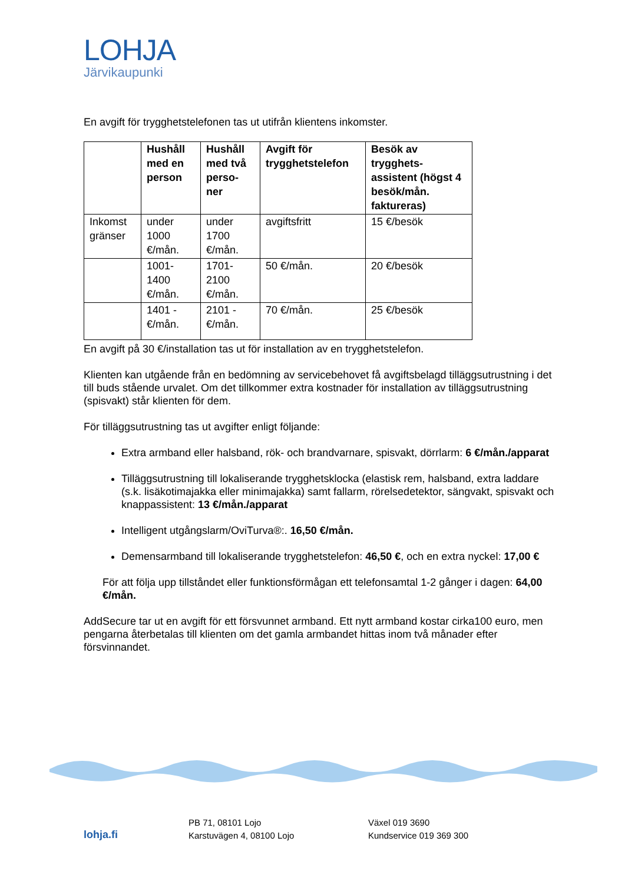LOHJA
Järvikaupunki
En avgift för trygghetstelefonen tas ut utifrån klientens inkomster.
| | Hushåll med en person | Hushåll med två perso-ner | Avgift för trygghetstelefon | Besök av trygghets-assistent (högst 4 besök/mån. faktureras) |
| --- | --- | --- | --- | --- |
| Inkomst gränser | under 1000 €/mån. | under 1700 €/mån. | avgiftsfritt | 15 €/besök |
| | 1001-1400 €/mån. | 1701-2100 €/mån. | 50 €/mån. | 20 €/besök |
| | 1401 - €/mån. | 2101 - €/mån. | 70 €/mån. | 25 €/besök |
En avgift på 30 €/installation tas ut för installation av en trygghetstelefon.
Klienten kan utgående från en bedömning av servicebehovet få avgiftsbelagd tilläggsutrustning i det till buds stående urvalet. Om det tillkommer extra kostnader för installation av tilläggsutrustning (spisvakt) står klienten för dem.
För tilläggsutrustning tas ut avgifter enligt följande:
Extra armband eller halsband, rök- och brandvarnare, spisvakt, dörrlarm: 6 €/mån./apparat
Tilläggsutrustning till lokaliserande trygghetsklocka (elastisk rem, halsband, extra laddare (s.k. lisäkotimajakka eller minimajakka) samt fallarm, rörelsedetektor, sängvakt, spisvakt och knappassistent: 13 €/mån./apparat
Intelligent utgångslarm/OviTurva®:. 16,50 €/mån.
Demensarmband till lokaliserande trygghetstelefon: 46,50 €, och en extra nyckel: 17,00 €
För att följa upp tillståndet eller funktionsförmågan ett telefonsamtal 1-2 gånger i dagen: 64,00 €/mån.
AddSecure tar ut en avgift för ett försvunnet armband. Ett nytt armband kostar cirka100 euro, men pengarna återbetalas till klienten om det gamla armbandet hittas inom två månader efter försvinnandet.
lohja.fi
PB 71, 08101 Lojo
Karstuvägen 4, 08100 Lojo
Växel 019 3690
Kundservice 019 369 300